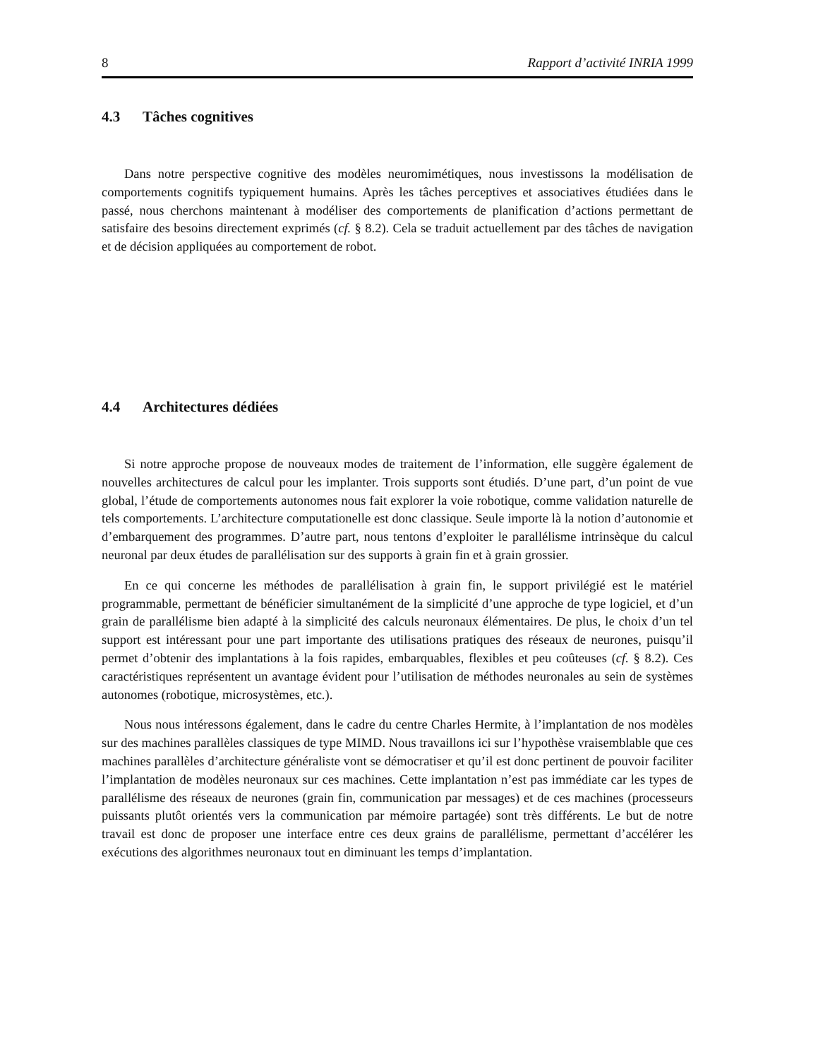8 Rapport d’activité INRIA 1999
4.3 Tâches cognitives
Dans notre perspective cognitive des modèles neuromimétiques, nous investissons la modélisation de comportements cognitifs typiquement humains. Après les tâches perceptives et associatives étudiées dans le passé, nous cherchons maintenant à modéliser des comportements de planification d’actions permettant de satisfaire des besoins directement exprimés (cf. § 8.2). Cela se traduit actuellement par des tâches de navigation et de décision appliquées au comportement de robot.
4.4 Architectures dédiées
Si notre approche propose de nouveaux modes de traitement de l’information, elle suggère également de nouvelles architectures de calcul pour les implanter. Trois supports sont étudiés. D’une part, d’un point de vue global, l’étude de comportements autonomes nous fait explorer la voie robotique, comme validation naturelle de tels comportements. L’architecture computationelle est donc classique. Seule importe là la notion d’autonomie et d’embarquement des programmes. D’autre part, nous tentons d’exploiter le parallélisme intrinsèque du calcul neuronal par deux études de parallélisation sur des supports à grain fin et à grain grossier.
En ce qui concerne les méthodes de parallélisation à grain fin, le support privilégié est le matériel programmable, permettant de bénéficier simultanément de la simplicité d’une approche de type logiciel, et d’un grain de parallélisme bien adapté à la simplicité des calculs neuronaux élémentaires. De plus, le choix d’un tel support est intéressant pour une part importante des utilisations pratiques des réseaux de neurones, puisqu’il permet d’obtenir des implantations à la fois rapides, embarquables, flexibles et peu coûteuses (cf. § 8.2). Ces caractéristiques représentent un avantage évident pour l’utilisation de méthodes neuronales au sein de systèmes autonomes (robotique, microsystèmes, etc.).
Nous nous intéressons également, dans le cadre du centre Charles Hermite, à l’implantation de nos modèles sur des machines parallèles classiques de type MIMD. Nous travaillons ici sur l’hypothèse vraisemblable que ces machines parallèles d’architecture généraliste vont se démocratiser et qu’il est donc pertinent de pouvoir faciliter l’implantation de modèles neuronaux sur ces machines. Cette implantation n’est pas immédiate car les types de parallélisme des réseaux de neurones (grain fin, communication par messages) et de ces machines (processeurs puissants plutôt orientés vers la communication par mémoire partagée) sont très différents. Le but de notre travail est donc de proposer une interface entre ces deux grains de parallélisme, permettant d’accélérer les exécutions des algorithmes neuronaux tout en diminuant les temps d’implantation.